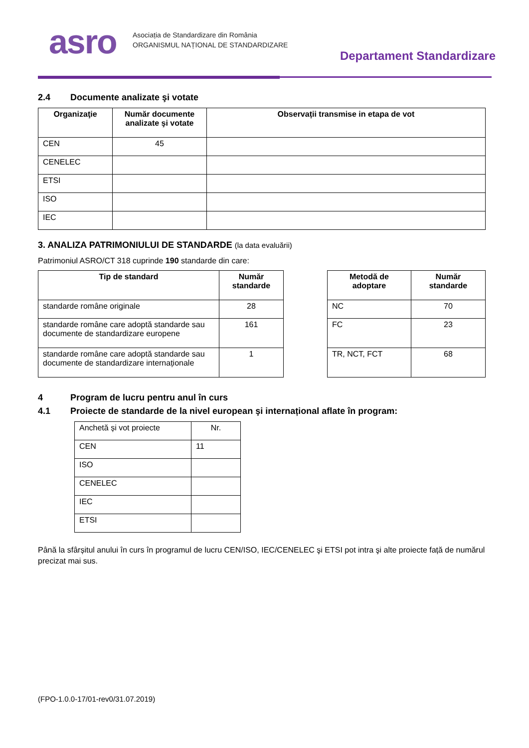asro
Asociația de Standardizare din România
ORGANISMUL NAȚIONAL DE STANDARDIZARE
Departament Standardizare
2.4 Documente analizate şi votate
| Organizaţie | Număr documente analizate şi votate | Observații transmise in etapa de vot |
| --- | --- | --- |
| CEN | 45 | |
| CENELEC | | |
| ETSI | | |
| ISO | | |
| IEC | | |
3. ANALIZA PATRIMONIULUI DE STANDARDE (la data evaluării)
Patrimoniul ASRO/CT 318 cuprinde 190 standarde din care:
| Tip de standard | Număr standarde |
| --- | --- |
| standarde române originale | 28 |
| standarde române care adoptă standarde sau documente de standardizare europene | 161 |
| standarde române care adoptă standarde sau documente de standardizare internaționale | 1 |
| Metodă de adoptare | Număr standarde |
| --- | --- |
| NC | 70 |
| FC | 23 |
| TR, NCT, FCT | 68 |
4 Program de lucru pentru anul în curs
4.1 Proiecte de standarde de la nivel european şi internațional aflate în program:
| Anchetă și vot proiecte | Nr. |
| CEN | 11 |
| ISO | |
| CENELEC | |
| IEC | |
| ETSI | |
Până la sfârșitul anului în curs în programul de lucru CEN/ISO, IEC/CENELEC şi ETSI pot intra şi alte proiecte față de numărul precizat mai sus.
(FPO-1.0.0-17/01-rev0/31.07.2019)